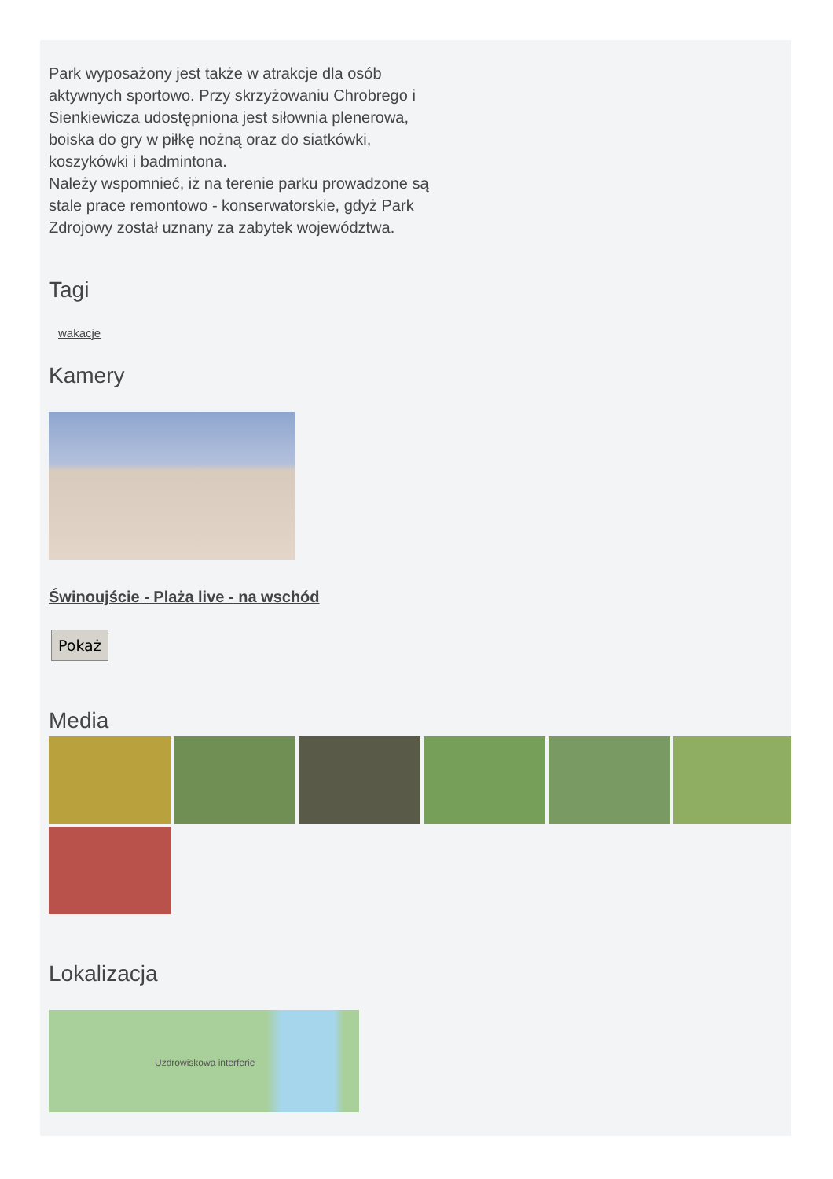Park wyposażony jest także w atrakcje dla osób aktywnych sportowo. Przy skrzyżowaniu Chrobrego i Sienkiewicza udostępniona jest siłownia plenerowa, boiska do gry w piłkę nożną oraz do siatkówki, koszykówki i badmintona.
Należy wspomnieć, iż na terenie parku prowadzone są stale prace remontowo - konserwatorskie, gdyż Park Zdrojowy został uznany za zabytek województwa.
Tagi
wakacje
Kamery
Świnoujście - Plaża live - na wschód
Pokaż
Media
Lokalizacja
Uzdrowiskowa interferie